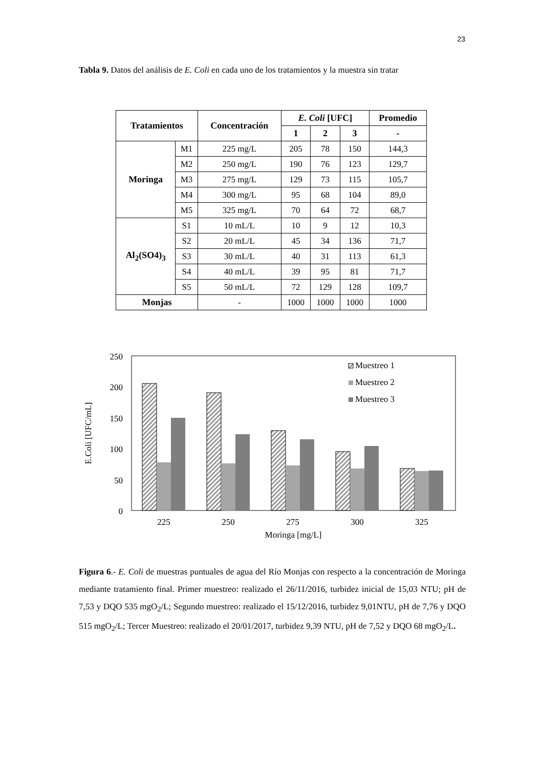23
Tabla 9. Datos del análisis de E. Coli en cada uno de los tratamientos y la muestra sin tratar
| Tratamientos | | Concentración | E. Coli [UFC] | | | Promedio |
| --- | --- | --- | --- | --- | --- | --- |
| | | | 1 | 2 | 3 | - |
| Moringa | M1 | 225 mg/L | 205 | 78 | 150 | 144,3 |
| | M2 | 250 mg/L | 190 | 76 | 123 | 129,7 |
| | M3 | 275 mg/L | 129 | 73 | 115 | 105,7 |
| | M4 | 300 mg/L | 95 | 68 | 104 | 89,0 |
| | M5 | 325 mg/L | 70 | 64 | 72 | 68,7 |
| Al<sub>2</sub>(SO4)<sub>3</sub> | S1 | 10 mL/L | 10 | 9 | 12 | 10,3 |
| | S2 | 20 mL/L | 45 | 34 | 136 | 71,7 |
| | S3 | 30 mL/L | 40 | 31 | 113 | 61,3 |
| | S4 | 40 mL/L | 39 | 95 | 81 | 71,7 |
| | S5 | 50 mL/L | 72 | 129 | 128 | 109,7 |
| Monjas | | - | 1000 | 1000 | 1000 | 1000 |
250
200
150
100
50
0
225
250
275
300
325
Moringa [mg/L]
E.Coli [UFC/mL]
Muestreo 1
Muestreo 2
Muestreo 3
Figura 6.- E. Coli de muestras puntuales de agua del Río Monjas con respecto a la concentración de Moringa mediante tratamiento final. Primer muestreo: realizado el 26/11/2016, turbidez inicial de 15,03 NTU; pH de 7,53 y DQO 535 mgO<sub>2</sub>/L; Segundo muestreo: realizado el 15/12/2016, turbidez 9,01NTU, pH de 7,76 y DQO 515 mgO<sub>2</sub>/L; Tercer Muestreo: realizado el 20/01/2017, turbidez 9,39 NTU, pH de 7,52 y DQO 68 mgO<sub>2</sub>/L.